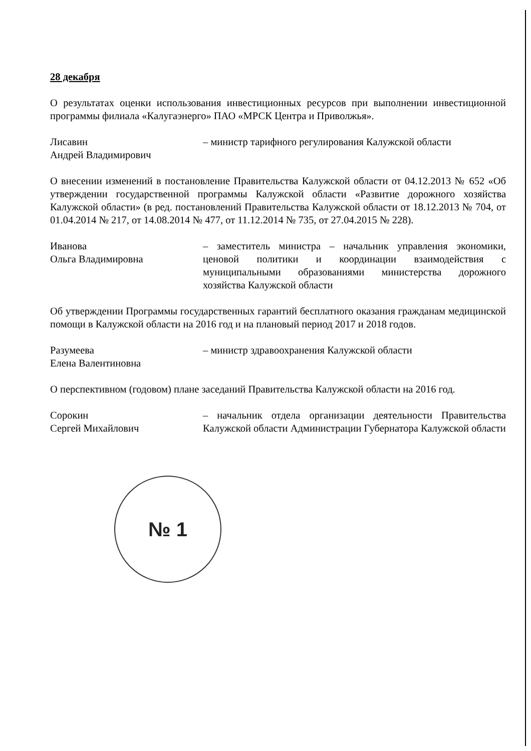28 декабря
О результатах оценки использования инвестиционных ресурсов при выполнении инвестиционной программы филиала «Калугаэнерго» ПАО «МРСК Центра и Приволжья».
Лисавин
Андрей Владимирович
– министр тарифного регулирования Калужской области
О внесении изменений в постановление Правительства Калужской области от 04.12.2013 № 652 «Об утверждении государственной программы Калужской области «Развитие дорожного хозяйства Калужской области» (в ред. постановлений Правительства Калужской области от 18.12.2013 № 704, от 01.04.2014 № 217, от 14.08.2014 № 477, от 11.12.2014 № 735, от 27.04.2015 № 228).
Иванова
Ольга Владимировна
– заместитель министра – начальник управления экономики, ценовой политики и координации взаимодействия с муниципальными образованиями министерства дорожного хозяйства Калужской области
Об утверждении Программы государственных гарантий бесплатного оказания гражданам медицинской помощи в Калужской области на 2016 год и на плановый период 2017 и 2018 годов.
Разумеева
Елена Валентиновна
– министр здравоохранения Калужской области
О перспективном (годовом) плане заседаний Правительства Калужской области на 2016 год.
Сорокин
Сергей Михайлович
– начальник отдела организации деятельности Правительства Калужской области Администрации Губернатора Калужской области
№ 1